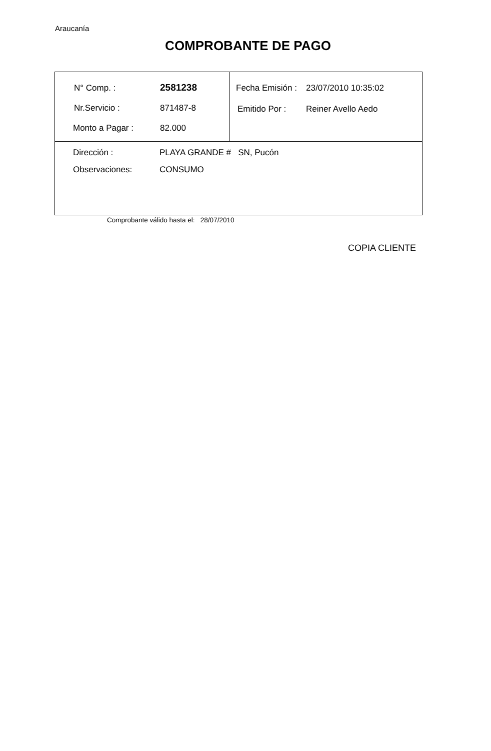Araucanía
COMPROBANTE DE PAGO
| / N° Comp. : / 2581238 / / Nr.Servicio : / 871487-8 / / Monto a Pagar : / 82.000 / | / Fecha Emisión : / 23/07/2010 10:35:02 / / Emitido Por : / Reiner Avello Aedo / |
| / Dirección : / PLAYA GRANDE # SN, Pucón / / Observaciones: / CONSUMO / | |
Comprobante válido hasta el: 28/07/2010
COPIA CLIENTE